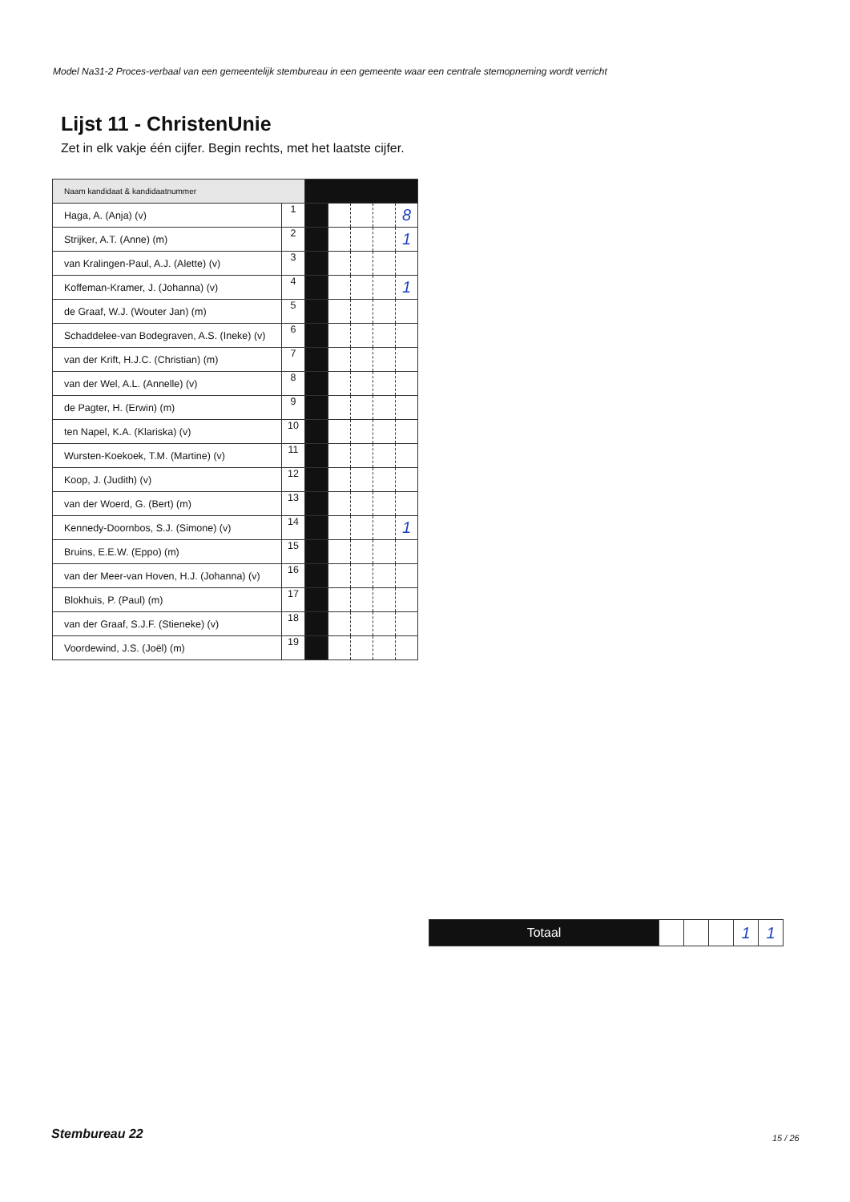Model Na31-2 Proces-verbaal van een gemeentelijk stembureau in een gemeente waar een centrale stemopneming wordt verricht
Lijst 11 - ChristenUnie
Zet in elk vakje één cijfer. Begin rechts, met het laatste cijfer.
| Naam kandidaat & kandidaatnummer | | | | | | |
| Haga, A. (Anja) (v) | 1 | | | | | 8 |
| Strijker, A.T. (Anne) (m) | 2 | | | | | 1 |
| van Kralingen-Paul, A.J. (Alette) (v) | 3 | | | | | |
| Koffeman-Kramer, J. (Johanna) (v) | 4 | | | | | 1 |
| de Graaf, W.J. (Wouter Jan) (m) | 5 | | | | | |
| Schaddelee-van Bodegraven, A.S. (Ineke) (v) | 6 | | | | | |
| van der Krift, H.J.C. (Christian) (m) | 7 | | | | | |
| van der Wel, A.L. (Annelle) (v) | 8 | | | | | |
| de Pagter, H. (Erwin) (m) | 9 | | | | | |
| ten Napel, K.A. (Klariska) (v) | 10 | | | | | |
| Wursten-Koekoek, T.M. (Martine) (v) | 11 | | | | | |
| Koop, J. (Judith) (v) | 12 | | | | | |
| van der Woerd, G. (Bert) (m) | 13 | | | | | |
| Kennedy-Doornbos, S.J. (Simone) (v) | 14 | | | | | 1 |
| Bruins, E.E.W. (Eppo) (m) | 15 | | | | | |
| van der Meer-van Hoven, H.J. (Johanna) (v) | 16 | | | | | |
| Blokhuis, P. (Paul) (m) | 17 | | | | | |
| van der Graaf, S.J.F. (Stieneke) (v) | 18 | | | | | |
| Voordewind, J.S. (Joël) (m) | 19 | | | | | |
| Totaal | | | | 1 | 1 |
Stembureau 22 15 / 26